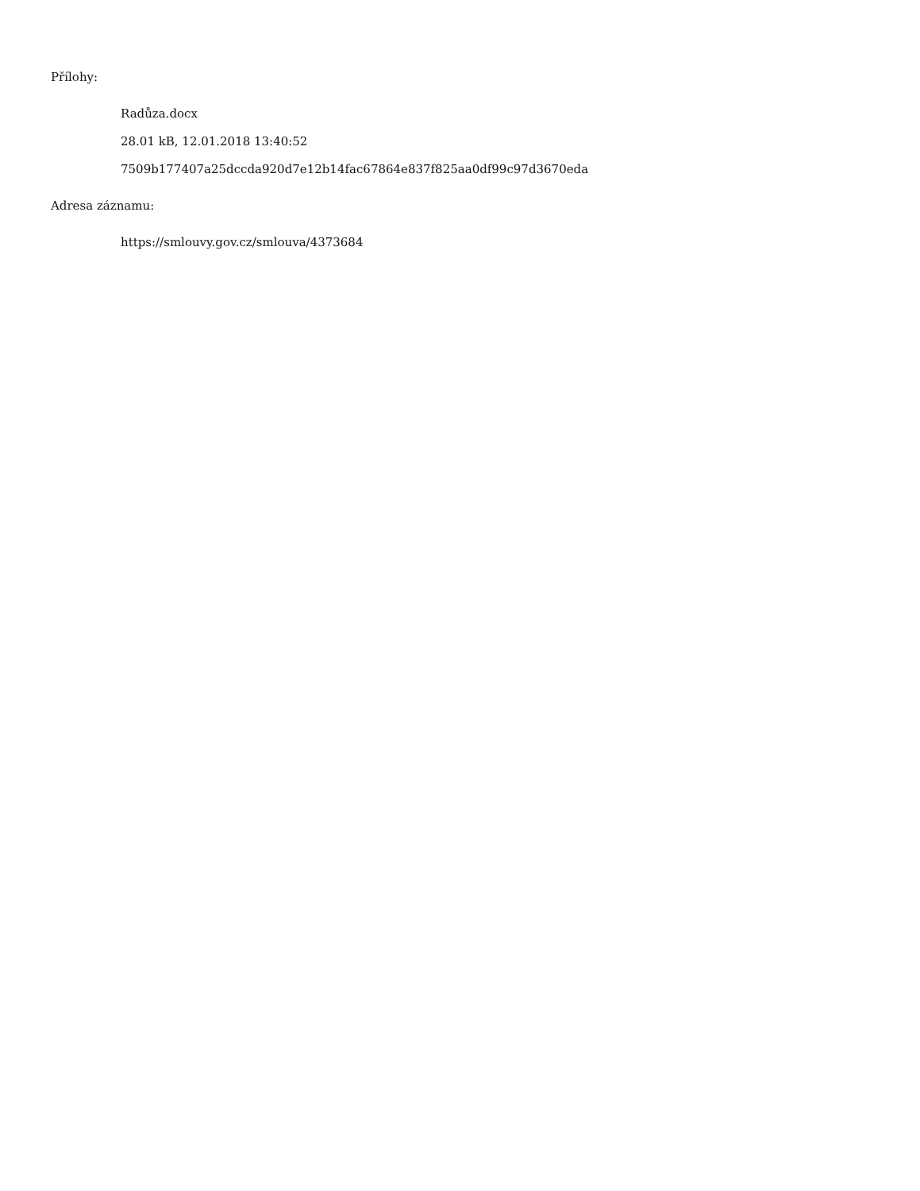Přílohy:
Radůza.docx
28.01 kB, 12.01.2018 13:40:52
7509b177407a25dccda920d7e12b14fac67864e837f825aa0df99c97d3670eda
Adresa záznamu:
https://smlouvy.gov.cz/smlouva/4373684